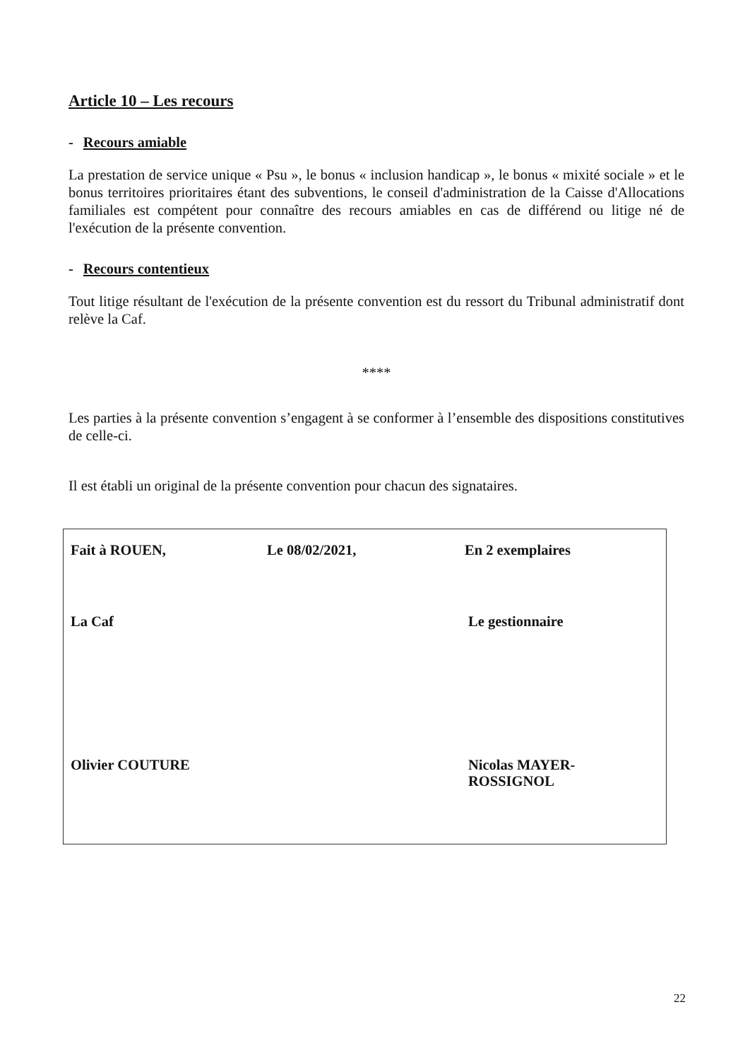Article 10 – Les recours
- Recours amiable
La prestation de service unique « Psu », le bonus « inclusion handicap », le bonus « mixité sociale » et le bonus territoires prioritaires étant des subventions, le conseil d'administration de la Caisse d'Allocations familiales est compétent pour connaître des recours amiables en cas de différend ou litige né de l'exécution de la présente convention.
- Recours contentieux
Tout litige résultant de l'exécution de la présente convention est du ressort du Tribunal administratif dont relève la Caf.
****
Les parties à la présente convention s’engagent à se conformer à l’ensemble des dispositions constitutives de celle-ci.
Il est établi un original de la présente convention pour chacun des signataires.
Fait à ROUEN, Le 08/02/2021, En 2 exemplaires
La Caf Le gestionnaire
Olivier COUTURE Nicolas MAYER-
ROSSIGNOL
22